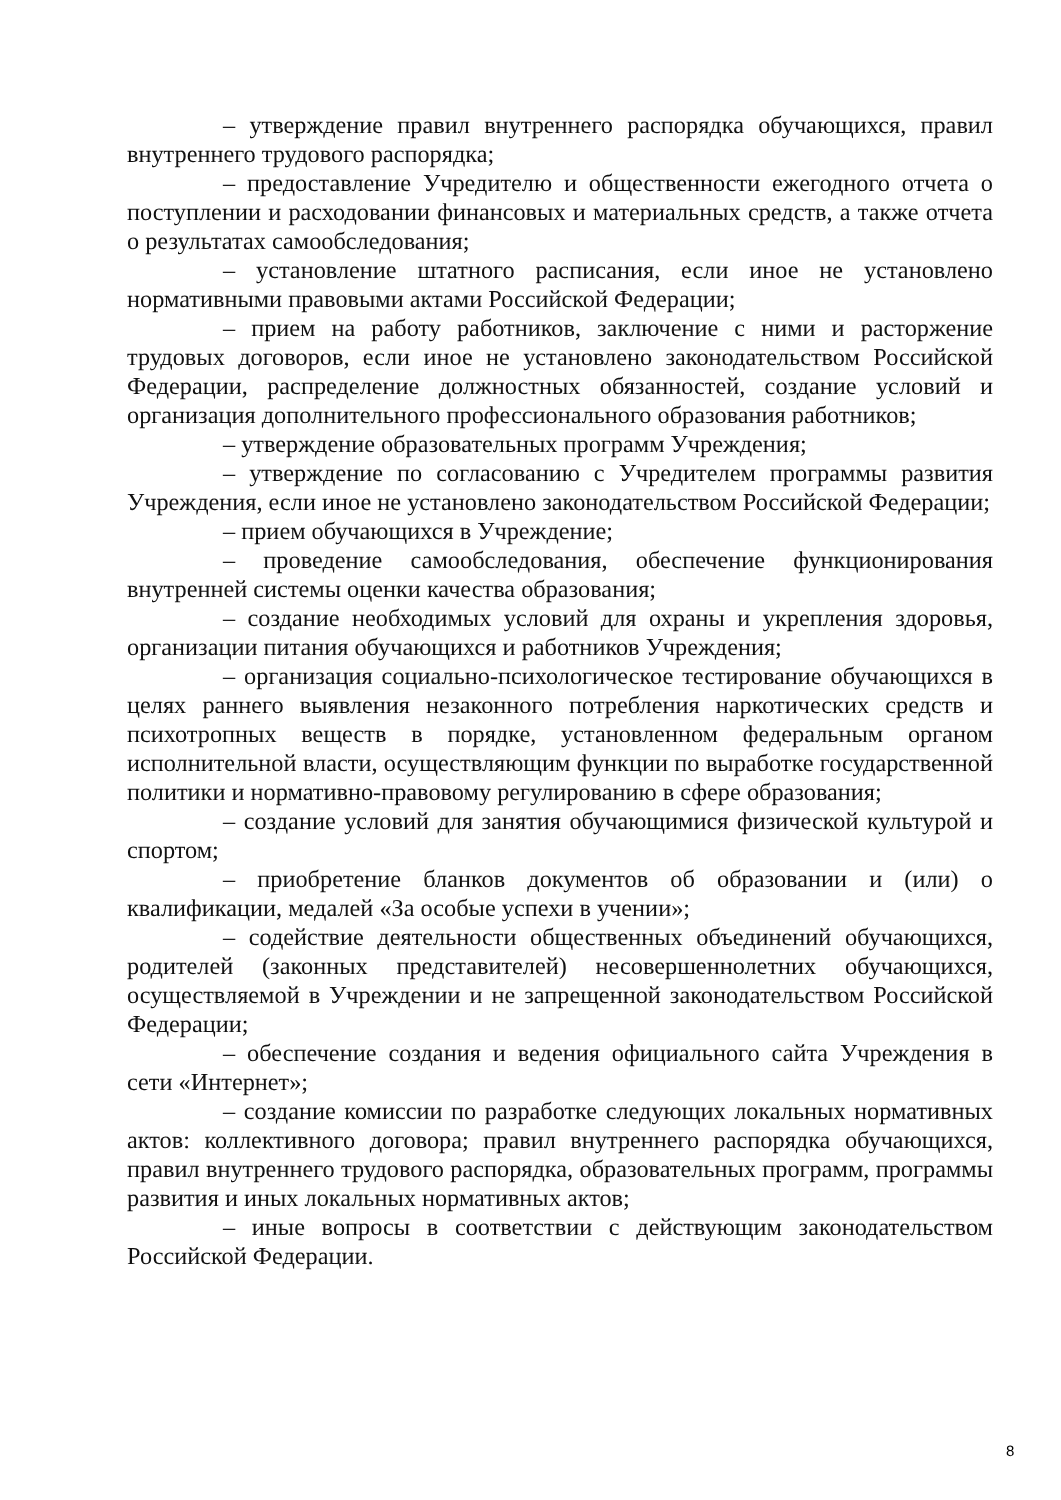– утверждение правил внутреннего распорядка обучающихся, правил внутреннего трудового распорядка;
– предоставление Учредителю и общественности ежегодного отчета о поступлении и расходовании финансовых и материальных средств, а также отчета о результатах самообследования;
– установление штатного расписания, если иное не установлено нормативными правовыми актами Российской Федерации;
– прием на работу работников, заключение с ними и расторжение трудовых договоров, если иное не установлено законодательством Российской Федерации, распределение должностных обязанностей, создание условий и организация дополнительного профессионального образования работников;
– утверждение образовательных программ Учреждения;
– утверждение по согласованию с Учредителем программы развития Учреждения, если иное не установлено законодательством Российской Федерации;
– прием обучающихся в Учреждение;
– проведение самообследования, обеспечение функционирования внутренней системы оценки качества образования;
– создание необходимых условий для охраны и укрепления здоровья, организации питания обучающихся и работников Учреждения;
– организация социально-психологическое тестирование обучающихся в целях раннего выявления незаконного потребления наркотических средств и психотропных веществ в порядке, установленном федеральным органом исполнительной власти, осуществляющим функции по выработке государственной политики и нормативно-правовому регулированию в сфере образования;
– создание условий для занятия обучающимися физической культурой и спортом;
– приобретение бланков документов об образовании и (или) о квалификации, медалей «За особые успехи в учении»;
– содействие деятельности общественных объединений обучающихся, родителей (законных представителей) несовершеннолетних обучающихся, осуществляемой в Учреждении и не запрещенной законодательством Российской Федерации;
– обеспечение создания и ведения официального сайта Учреждения в сети «Интернет»;
– создание комиссии по разработке следующих локальных нормативных актов: коллективного договора; правил внутреннего распорядка обучающихся, правил внутреннего трудового распорядка, образовательных программ, программы развития и иных локальных нормативных актов;
– иные вопросы в соответствии с действующим законодательством Российской Федерации.
8